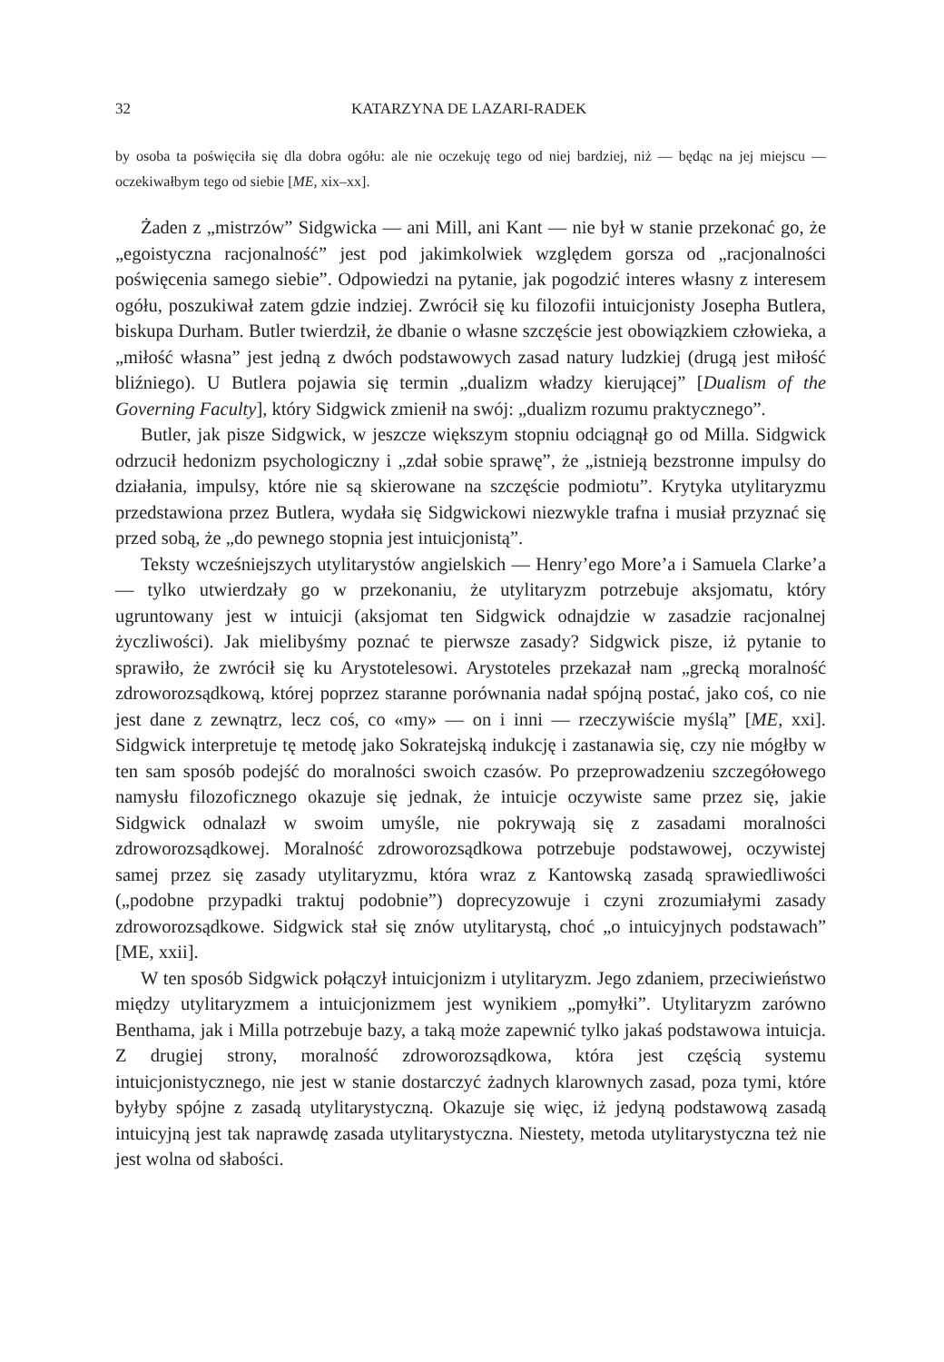32 KATARZYNA DE LAZARI-RADEK
by osoba ta poświęciła się dla dobra ogółu: ale nie oczekuję tego od niej bardziej, niż — będąc na jej miejscu — oczekiwałbym tego od siebie [ME, xix–xx].
Żaden z „mistrzów” Sidgwicka — ani Mill, ani Kant — nie był w stanie przekonać go, że „egoistyczna racjonalność” jest pod jakimkolwiek względem gorsza od „racjonalności poświęcenia samego siebie”. Odpowiedzi na pytanie, jak pogodzić interes własny z interesem ogółu, poszukiwał zatem gdzie indziej. Zwrócił się ku filozofii intuicjonisty Josepha Butlera, biskupa Durham. Butler twierdził, że dbanie o własne szczęście jest obowiązkiem człowieka, a „miłość własna” jest jedną z dwóch podstawowych zasad natury ludzkiej (drugą jest miłość bliźniego). U Butlera pojawia się termin „dualizm władzy kierującej” [Dualism of the Governing Faculty], który Sidgwick zmienił na swój: „dualizm rozumu praktycznego”.
Butler, jak pisze Sidgwick, w jeszcze większym stopniu odciągnął go od Milla. Sidgwick odrzucił hedonizm psychologiczny i „zdał sobie sprawę”, że „istnieją bezstronne impulsy do działania, impulsy, które nie są skierowane na szczęście podmiotu”. Krytyka utylitaryzmu przedstawiona przez Butlera, wydała się Sidgwickowi niezwykle trafna i musiał przyznać się przed sobą, że „do pewnego stopnia jest intuicjonistą”.
Teksty wcześniejszych utylitarystów angielskich — Henry’ego More’a i Samuela Clarke’a — tylko utwierdzały go w przekonaniu, że utylitaryzm potrzebuje aksjomatu, który ugruntowany jest w intuicji (aksjomat ten Sidgwick odnajdzie w zasadzie racjonalnej życzliwości). Jak mielibyśmy poznać te pierwsze zasady? Sidgwick pisze, iż pytanie to sprawiło, że zwrócił się ku Arystotelesowi. Arystoteles przekazał nam „grecką moralność zdroworozsądkową, której poprzez staranne porównania nadał spójną postać, jako coś, co nie jest dane z zewnątrz, lecz coś, co «my» — on i inni — rzeczywiście myślą” [ME, xxi]. Sidgwick interpretuje tę metodę jako Sokratejską indukcję i zastanawia się, czy nie mógłby w ten sam sposób podejść do moralności swoich czasów. Po przeprowadzeniu szczegółowego namysłu filozoficznego okazuje się jednak, że intuicje oczywiste same przez się, jakie Sidgwick odnalazł w swoim umyśle, nie pokrywają się z zasadami moralności zdroworozsądkowej. Moralność zdroworozsądkowa potrzebuje podstawowej, oczywistej samej przez się zasady utylitaryzmu, która wraz z Kantowską zasadą sprawiedliwości („podobne przypadki traktuj podobnie”) doprecyzowuje i czyni zrozumiałymi zasady zdroworozsądkowe. Sidgwick stał się znów utylitarystą, choć „o intuicyjnych podstawach” [ME, xxii].
W ten sposób Sidgwick połączył intuicjonizm i utylitaryzm. Jego zdaniem, przeciwieństwo między utylitaryzmem a intuicjonizmem jest wynikiem „pomyłki”. Utylitaryzm zarówno Benthama, jak i Milla potrzebuje bazy, a taką może zapewnić tylko jakaś podstawowa intuicja. Z drugiej strony, moralność zdroworozsądkowa, która jest częścią systemu intuicjonistycznego, nie jest w stanie dostarczyć żadnych klarownych zasad, poza tymi, które byłyby spójne z zasadą utylitarystyczną. Okazuje się więc, iż jedyną podstawową zasadą intuicyjną jest tak naprawdę zasada utylitarystyczna. Niestety, metoda utylitarystyczna też nie jest wolna od słabości.